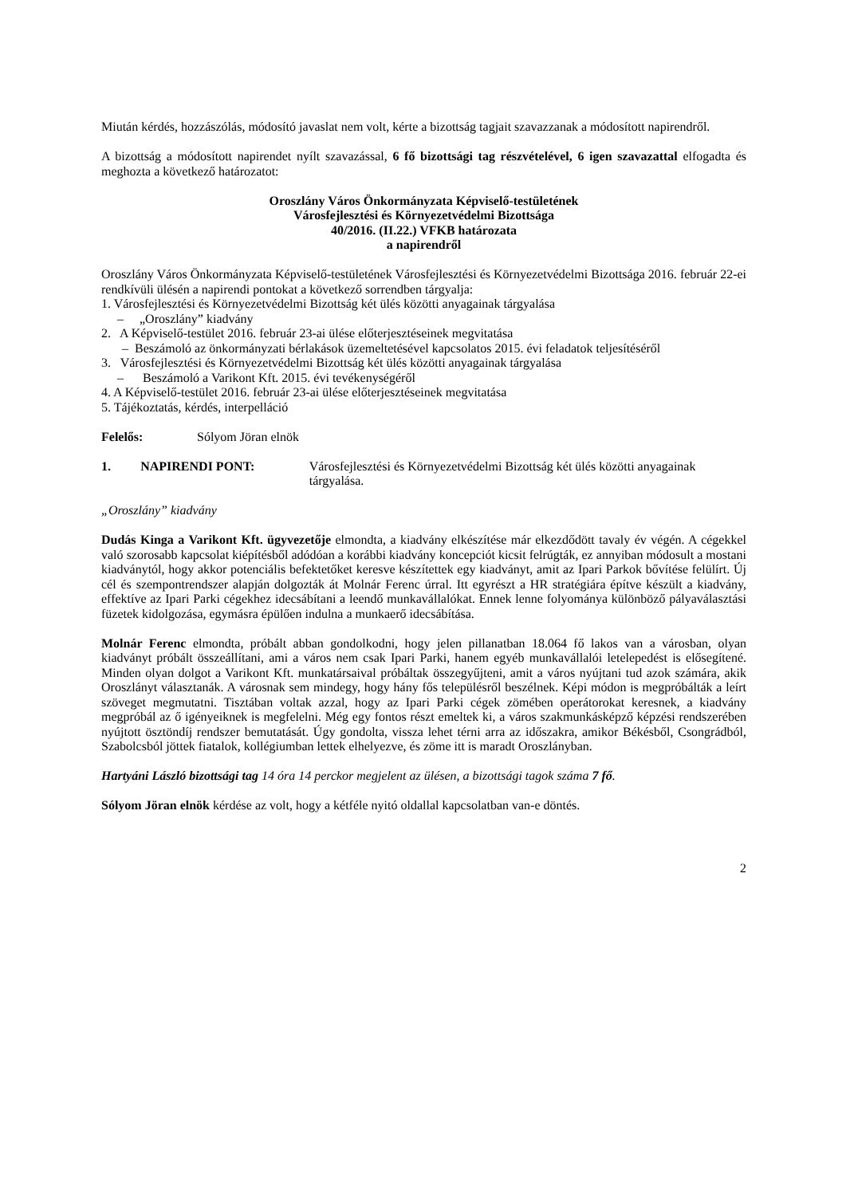Miután kérdés, hozzászólás, módosító javaslat nem volt, kérte a bizottság tagjait szavazzanak a módosított napirendről.
A bizottság a módosított napirendet nyílt szavazással, 6 fő bizottsági tag részvételével, 6 igen szavazattal elfogadta és meghozta a következő határozatot:
Oroszlány Város Önkormányzata Képviselő-testületének
Városfejlesztési és Környezetvédelmi Bizottsága
40/2016. (II.22.) VFKB határozata
a napirendről
Oroszlány Város Önkormányzata Képviselő-testületének Városfejlesztési és Környezetvédelmi Bizottsága 2016. február 22-ei rendkívüli ülésén a napirendi pontokat a következő sorrendben tárgyalja:
1. Városfejlesztési és Környezetvédelmi Bizottság két ülés közötti anyagainak tárgyalása
– „Oroszlány” kiadvány
2. A Képviselő-testület 2016. február 23-ai ülése előterjesztéseinek megvitatása
– Beszámoló az önkormányzati bérlakások üzemeltetésével kapcsolatos 2015. évi feladatok teljesítéséről
3. Városfejlesztési és Környezetvédelmi Bizottság két ülés közötti anyagainak tárgyalása
– Beszámoló a Varikont Kft. 2015. évi tevékenységéről
4. A Képviselő-testület 2016. február 23-ai ülése előterjesztéseinek megvitatása
5. Tájékoztatás, kérdés, interpelláció
Felelős: Sólyom Jöran elnök
1. NAPIRENDI PONT: Városfejlesztési és Környezetvédelmi Bizottság két ülés közötti anyagainak tárgyalása.
„Oroszlány” kiadvány
Dudás Kinga a Varikont Kft. ügyvezetője elmondta, a kiadvány elkészítése már elkezdődött tavaly év végén. A cégekkel való szorosabb kapcsolat kiépítésből adódóan a korábbi kiadvány koncepciót kicsit felrúgták, ez annyiban módosult a mostani kiadványtól, hogy akkor potenciális befektetőket keresve készítettek egy kiadványt, amit az Ipari Parkok bővítése felülírt. Új cél és szempontrendszer alapján dolgozták át Molnár Ferenc úrral. Itt egyrészt a HR stratégiára építve készült a kiadvány, effektíve az Ipari Parki cégekhez idecsábítani a leendő munkavállalókat. Ennek lenne folyománya különböző pályaválasztási füzetek kidolgozása, egymásra épülően indulna a munkaerő idecsábítása.
Molnár Ferenc elmondta, próbált abban gondolkodni, hogy jelen pillanatban 18.064 fő lakos van a városban, olyan kiadványt próbált összeállítani, ami a város nem csak Ipari Parki, hanem egyéb munkavállalói letelepedést is elősegítené. Minden olyan dolgot a Varikont Kft. munkatársaival próbáltak összegyűjteni, amit a város nyújtani tud azok számára, akik Oroszlányt választanák. A városnak sem mindegy, hogy hány fős településről beszélnek. Képi módon is megpróbálták a leírt szöveget megmutatni. Tisztában voltak azzal, hogy az Ipari Parki cégek zömében operátorokat keresnek, a kiadvány megpróbál az ő igényeiknek is megfelelni. Még egy fontos részt emeltek ki, a város szakmunkásképző képzési rendszerében nyújtott ösztöndíj rendszer bemutatását. Úgy gondolta, vissza lehet térni arra az időszakra, amikor Békésből, Csongrádból, Szabolcsból jöttek fiatalok, kollégiumban lettek elhelyezve, és zöme itt is maradt Oroszlányban.
Hartyáni László bizottsági tag 14 óra 14 perckor megjelent az ülésen, a bizottsági tagok száma 7 fő.
Sólyom Jöran elnök kérdése az volt, hogy a kétféle nyitó oldallal kapcsolatban van-e döntés.
2